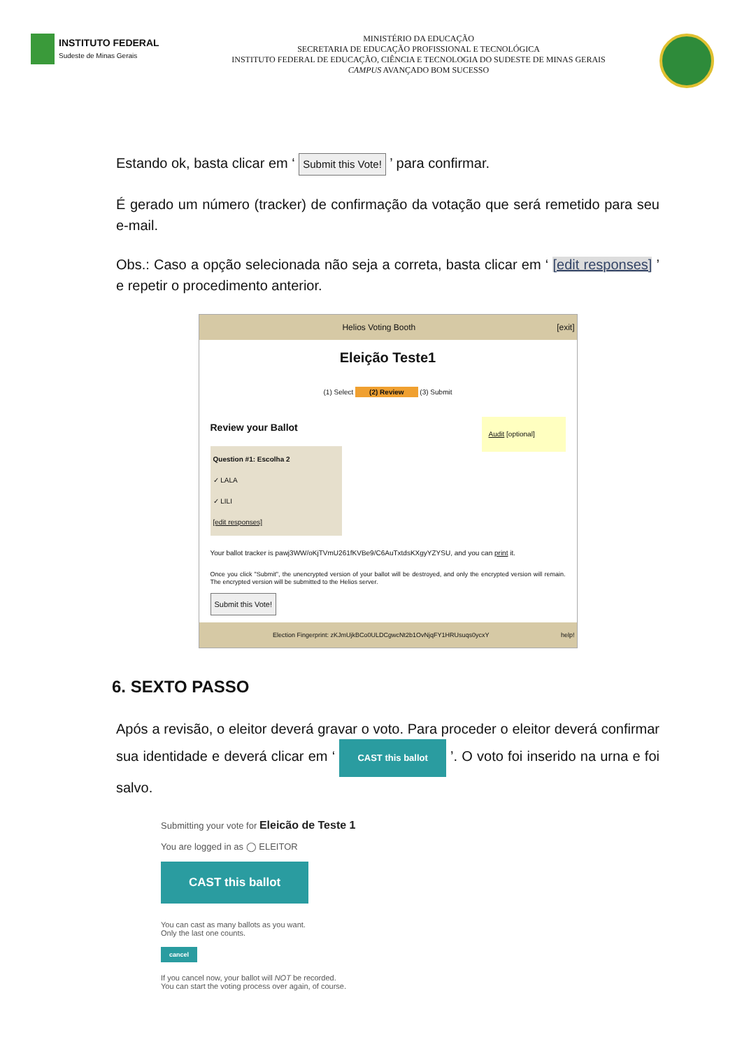INSTITUTO FEDERAL
Sudeste de Minas Gerais
MINISTÉRIO DA EDUCAÇÃO
SECRETARIA DE EDUCAÇÃO PROFISSIONAL E TECNOLÓGICA
INSTITUTO FEDERAL DE EDUCAÇÃO, CIÊNCIA E TECNOLOGIA DO SUDESTE DE MINAS GERAIS
CAMPUS AVANÇADO BOM SUCESSO
Estando ok, basta clicar em ‘ Submit this Vote! ’ para confirmar.
É gerado um número (tracker) de confirmação da votação que será remetido para seu e-mail.
Obs.: Caso a opção selecionada não seja a correta, basta clicar em ‘ [edit responses] ’ e repetir o procedimento anterior.
Helios Voting Booth [exit]
Eleição Teste1
(1) Select (2) Review (3) Submit
Audit [optional]
Review your Ballot
Question #1: Escolha 2
✓ LALA
✓ LILI
[edit responses]
Your ballot tracker is pawj3WW/oKjTVmU261fKVBe9/C6AuTxtdsKXgyYZYSU, and you can print it.
Once you click "Submit", the unencrypted version of your ballot will be destroyed, and only the encrypted version will remain. The encrypted version will be submitted to the Helios server.
Submit this Vote!
Election Fingerprint: zKJmUjkBCo0ULDCgwcNt2b1OvNjqFY1HRUsuqs0ycxY help!
6. SEXTO PASSO
Após a revisão, o eleitor deverá gravar o voto. Para proceder o eleitor deverá confirmar sua identidade e deverá clicar em ‘ CAST this ballot ’. O voto foi inserido na urna e foi salvo.
Submitting your vote for Eleicão de Teste 1
You are logged in as ◯ ELEITOR
CAST this ballot
You can cast as many ballots as you want.
Only the last one counts.
cancel
If you cancel now, your ballot will NOT be recorded.
You can start the voting process over again, of course.